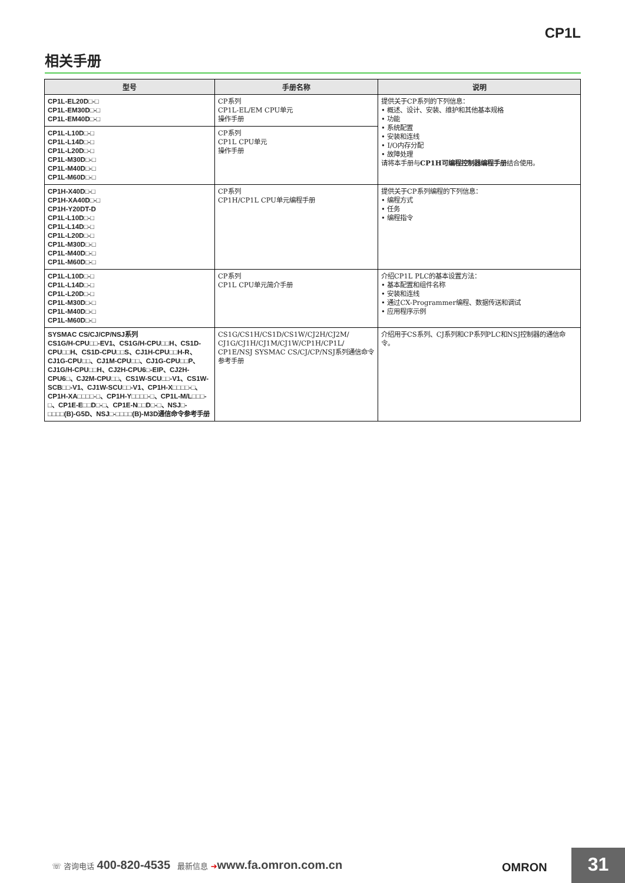CP1L
相关手册
| 型号 | 手册名称 | 说明 |
| --- | --- | --- |
| CP1L-EL20D□-□ CP1L-EM30D□-□ CP1L-EM40D□-□ | CP系列 CP1L-EL/EM CPU单元 操作手册 | 提供关于CP系列的下列信息： • 概述、设计、安装、维护和其他基本规格 • 功能 • 系统配置 • 安装和连线 • I/O内存分配 • 故障处理 请将本手册与 CP1H可编程控制器编程手册 结合使用。 |
| CP1L-L10D□-□ CP1L-L14D□-□ CP1L-L20D□-□ CP1L-M30D□-□ CP1L-M40D□-□ CP1L-M60D□-□ | CP系列 CP1L CPU单元 操作手册 | |
| CP1H-X40D□-□ CP1H-XA40D□-□ CP1H-Y20DT-D CP1L-L10D□-□ CP1L-L14D□-□ CP1L-L20D□-□ CP1L-M30D□-□ CP1L-M40D□-□ CP1L-M60D□-□ | CP系列 CP1H/CP1L CPU单元编程手册 | 提供关于CP系列编程的下列信息： • 编程方式 • 任务 • 编程指令 |
| CP1L-L10D□-□ CP1L-L14D□-□ CP1L-L20D□-□ CP1L-M30D□-□ CP1L-M40D□-□ CP1L-M60D□-□ | CP系列 CP1L CPU单元简介手册 | 介绍CP1L PLC的基本设置方法： • 基本配置和组件名称 • 安装和连线 • 通过CX-Programmer编程、数据传送和调试 • 应用程序示例 |
| SYSMAC CS/CJ/CP/NSJ系列 CS1G/H-CPU□□-EV1、CS1G/H-CPU□□H、CS1D-CPU□□H、CS1D-CPU□□S、CJ1H-CPU□□H-R、CJ1G-CPU□□、CJ1M-CPU□□、CJ1G-CPU□□P、CJ1G/H-CPU□□H、CJ2H-CPU6□-EIP、CJ2H-CPU6□、CJ2M-CPU□□、CS1W-SCU□□-V1、CS1W-SCB□□-V1、CJ1W-SCU□□-V1、CP1H-X□□□□-□、CP1H-XA□□□□-□、CP1H-Y□□□□-□、CP1L-M/L□□□-□、CP1E-E□□D□-□、CP1E-N□□D□-□、NSJ□-□□□□(B)-G5D、NSJ□-□□□□(B)-M3D通信命令参考手册 | CS1G/CS1H/CS1D/CS1W/CJ2H/CJ2M/ CJ1G/CJ1H/CJ1M/CJ1W/CP1H/CP1L/ CP1E/NSJ SYSMAC CS/CJ/CP/NSJ系列通信命令参考手册 | 介绍用于CS系列、CJ系列和CP系列PLC和NSJ控制器的通信命令。 |
☏ 咨询电话 400-820-4535 最新信息 ➔www.fa.omron.com.cn
OMRON 31